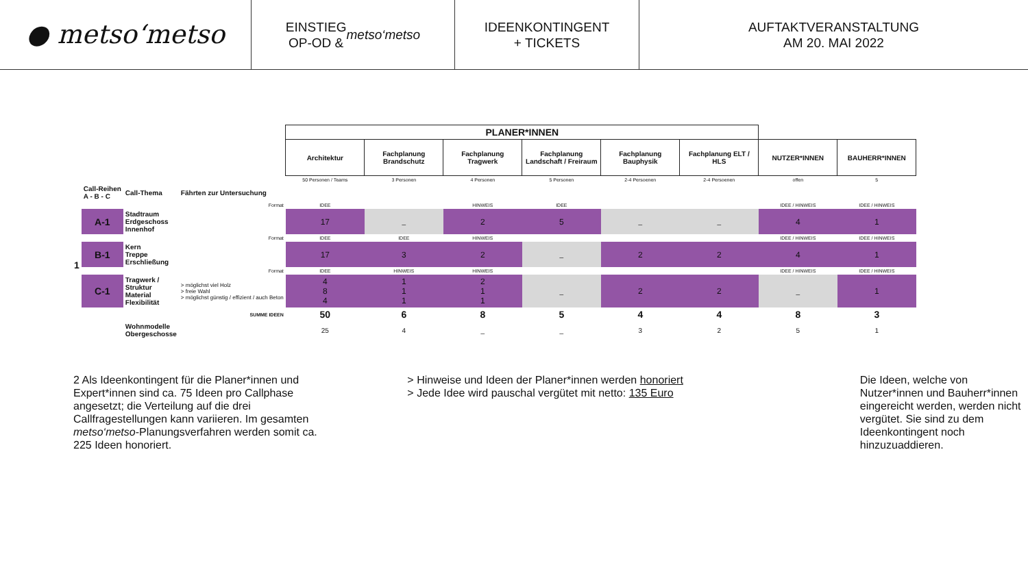● metso‘metso EINSTIEG
OP-OD & metso‘metso
IDEENKONTINGENT
+ TICKETS
AUFTAKTVERANSTALTUNG
AM 20. MAI 2022
| | | | | PLANER*INNEN | | | | | | | |
| | | | | Architektur | Fachplanung Brandschutz | Fachplanung Tragwerk | Fachplanung Landschaft / Freiraum | Fachplanung Bauphysik | Fachplanung ELT / HLS | NUTZER*INNEN | BAUHERR*INNEN |
| | | | | 50 Personen / Teams | 3 Personen | 4 Personen | 5 Personen | 2-4 Persoenen | 2-4 Persoenen | offen | 5 |
| | Call-Reihen A - B - C | Call-Thema | Fährten zur Untersuchung | | | | | | | | |
| Format | | | | IDEE | | HINWEIS | IDEE | | | IDEE / HINWEIS | IDEE / HINWEIS |
| 1 | A-1 | Stadtraum Erdgeschoss Innenhof | | 17 | _ | 2 | 5 | _ | _ | 4 | 1 |
| | Format | | | IDEE | IDEE | HINWEIS | | | | IDEE / HINWEIS | IDEE / HINWEIS |
| | B-1 | Kern Treppe Erschließung | | 17 | 3 | 2 | _ | 2 | 2 | 4 | 1 |
| | Format | | | IDEE | HINWEIS | HINWEIS | | | | IDEE / HINWEIS | IDEE / HINWEIS |
| | C-1 | Tragwerk / Struktur Material Flexibilität | > möglichst viel Holz > freie Wahl > möglichst günstig / effizient / auch Beton | 4 8 4 | 1 1 1 | 2 1 1 | _ | 2 | 2 | _ | 1 |
| | SUMME IDEEN | | | 50 | 6 | 8 | 5 | 4 | 4 | 8 | 3 |
| | | Wohnmodelle Obergeschosse | | 25 | 4 | _ | _ | 3 | 2 | 5 | 1 |
2 Als Ideenkontingent für die Planer*innen und Expert*innen sind ca. 75 Ideen pro Callphase angesetzt; die Verteilung auf die drei Callfragestellungen kann variieren. Im gesamten metso‘metso-Planungsverfahren werden somit ca. 225 Ideen honoriert.
> Hinweise und Ideen der Planer*innen werden honoriert
> Jede Idee wird pauschal vergütet mit netto: 135 Euro
Die Ideen, welche von Nutzer*innen und Bauherr*innen eingereicht werden, werden nicht vergütet. Sie sind zu dem Ideenkontingent noch hinzuzuaddieren.